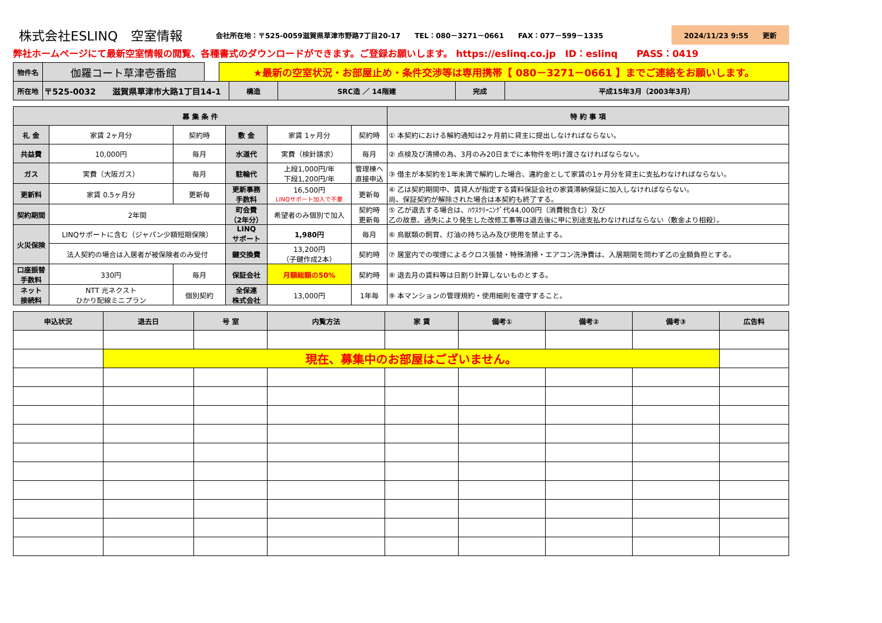株式会社ESLINQ　空室情報
会社所在地：〒525-0059滋賀県草津市野路7丁目20-17　　TEL：080－3271－0661　　FAX：077－599－1335
2024/11/23 9:55　　更新
弊社ホームページにて最新空室情報の閲覧、各種書式のダウンロードができます。ご登録お願いします。 https://eslinq.co.jp　ID：eslinq　　PASS：0419
| 物件名 | 伽羅コート草津壱番館 | | ★最新の空室状況・お部屋止め・条件交渉等は専用携帯【 080－3271－0661 】までご連絡をお願いします。 | | | | |
| 所在地 | 〒525-0032 滋賀県草津市大路1丁目14-1 | | | 構造 | SRC造 ／ 14階建 | 完成 | 平成15年3月（2003年3月） |
| 募 集 条 件 | | | | | | 特 約 事 項 |
| --- | --- | --- | --- | --- | --- | --- |
| 礼 金 | 家賃 2ヶ月分 | 契約時 | 敷 金 | 家賃 1ヶ月分 | 契約時 | ① 本契約における解約通知は2ヶ月前に貸主に提出しなければならない。 |
| 共益費 | 10,000円 | 毎月 | 水道代 | 実費（検針請求） | 毎月 | ② 点検及び清掃の為、3月のみ20日までに本物件を明け渡さなければならない。 |
| ガス | 実費（大阪ガス） | 毎月 | 駐輪代 | 上段1,000円/年 下段1,200円/年 | 管理棟へ 直接申込 | ③ 借主が本契約を1年未満で解約した場合、違約金として家賃の1ヶ月分を貸主に支払わなければならない。 |
| 更新料 | 家賃 0.5ヶ月分 | 更新毎 | 更新事務 手数料 | 16,500円 LINQサポート加入で不要 | 更新毎 | ④ 乙は契約期間中、賃貸人が指定する賃料保証会社の家賃滞納保証に加入しなければならない。 尚、保証契約が解除された場合は本契約も終了する。 |
| 契約期間 | 2年間 | | 町会費 （2年分） | 希望者のみ個別で加入 | 契約時 更新毎 | ⑤ 乙が退去する場合は、ﾊｳｽｸﾘｰﾆﾝｸﾞ代44,000円（消費税含む）及び 乙の故意、過失により発生した改修工事等は退去後に甲に別途支払わなければならない（敷金より相殺）。 |
| 火災保険 | LINQサポートに含む（ジャパン少額短期保険） | | LINQ サポート | 1,980円 | 毎月 | ⑥ 鳥獣類の飼育、灯油の持ち込み及び使用を禁止する。 |
| | 法人契約の場合は入居者が被保険者のみ受付 | | 鍵交換費 | 13,200円 （子鍵作成2本） | 契約時 | ⑦ 居室内での喫煙によるクロス張替・特殊清掃・エアコン洗浄費は、入居期間を問わず乙の全額負担とする。 |
| 口座振替 手数料 | 330円 | 毎月 | 保証会社 | 月額総額の50% | 契約時 | ⑧ 退去月の賃料等は日割り計算しないものとする。 |
| ネット 接続料 | NTT 光ネクスト ひかり配線ミニプラン | 個別契約 | 全保連 株式会社 | 13,000円 | 1年毎 | ⑨ 本マンションの管理規約・使用細則を遵守すること。 |
| 申込状況 | 退去日 | 号 室 | 内覧方法 | 家 賃 | 備考① | 備考② | 備考③ | 広告料 |
| --- | --- | --- | --- | --- | --- | --- | --- | --- |
| | 現在、募集中のお部屋はございません。 | | | | | | | |